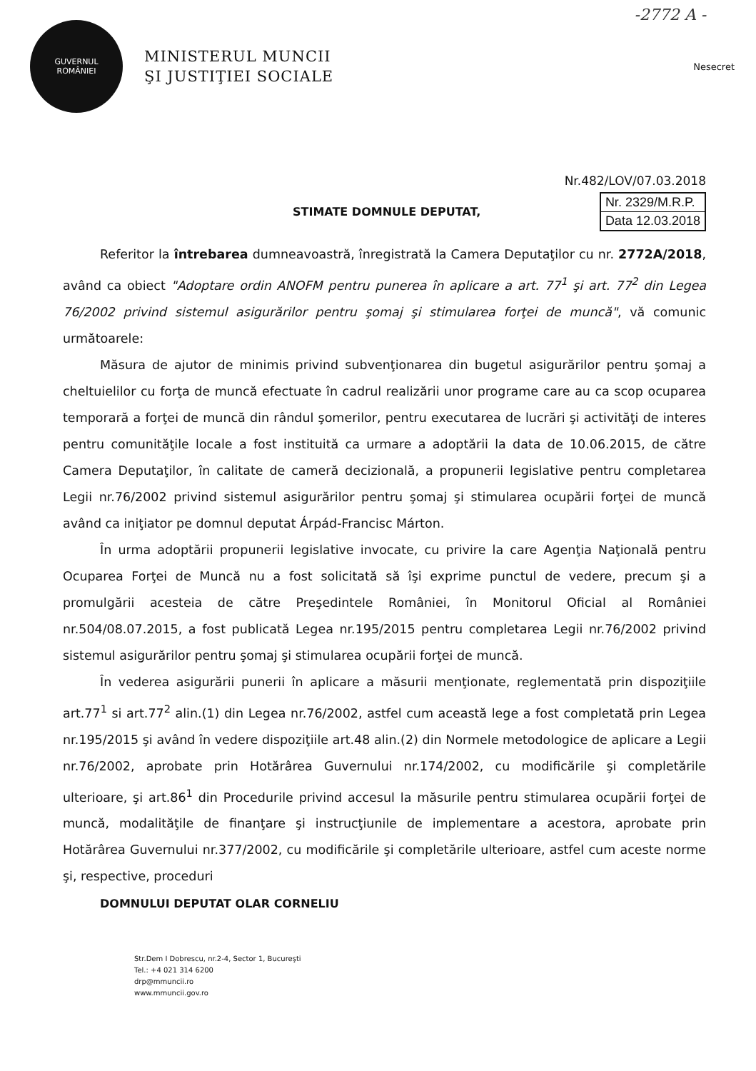-2772 A -
GUVERNUL
ROMÂNIEI
MINISTERUL MUNCII
ŞI JUSTIŢIEI SOCIALE
Nesecret
Nr.482/LOV/07.03.2018
STIMATE DOMNULE DEPUTAT,
Nr. 2329/M.R.P.
Data 12.03.2018
Referitor la întrebarea dumneavoastră, înregistrată la Camera Deputaţilor cu nr. 2772A/2018, având ca obiect "Adoptare ordin ANOFM pentru punerea în aplicare a art. 77<sup>1</sup> şi art. 77<sup>2</sup> din Legea 76/2002 privind sistemul asigurărilor pentru şomaj şi stimularea forţei de muncă", vă comunic următoarele:
Măsura de ajutor de minimis privind subvenţionarea din bugetul asigurărilor pentru şomaj a cheltuielilor cu forţa de muncă efectuate în cadrul realizării unor programe care au ca scop ocuparea temporară a forţei de muncă din rândul şomerilor, pentru executarea de lucrări şi activităţi de interes pentru comunităţile locale a fost instituită ca urmare a adoptării la data de 10.06.2015, de către Camera Deputaţilor, în calitate de cameră decizională, a propunerii legislative pentru completarea Legii nr.76/2002 privind sistemul asigurărilor pentru şomaj şi stimularea ocupării forţei de muncă având ca iniţiator pe domnul deputat Árpád-Francisc Márton.
În urma adoptării propunerii legislative invocate, cu privire la care Agenţia Naţională pentru Ocuparea Forţei de Muncă nu a fost solicitată să îşi exprime punctul de vedere, precum şi a promulgării acesteia de către Preşedintele României, în Monitorul Oficial al României nr.504/08.07.2015, a fost publicată Legea nr.195/2015 pentru completarea Legii nr.76/2002 privind sistemul asigurărilor pentru şomaj şi stimularea ocupării forţei de muncă.
În vederea asigurării punerii în aplicare a măsurii menţionate, reglementată prin dispoziţiile art.77<sup>1</sup> si art.77<sup>2</sup> alin.(1) din Legea nr.76/2002, astfel cum această lege a fost completată prin Legea nr.195/2015 şi având în vedere dispoziţiile art.48 alin.(2) din Normele metodologice de aplicare a Legii nr.76/2002, aprobate prin Hotărârea Guvernului nr.174/2002, cu modificările şi completările ulterioare, şi art.86<sup>1</sup> din Procedurile privind accesul la măsurile pentru stimularea ocupării forţei de muncă, modalităţile de finanţare şi instrucţiunile de implementare a acestora, aprobate prin Hotărârea Guvernului nr.377/2002, cu modificările şi completările ulterioare, astfel cum aceste norme şi, respective, proceduri
DOMNULUI DEPUTAT OLAR CORNELIU
Str.Dem I Dobrescu, nr.2-4, Sector 1, Bucureşti
Tel.: +4 021 314 6200
drp@mmuncii.ro
www.mmuncii.gov.ro